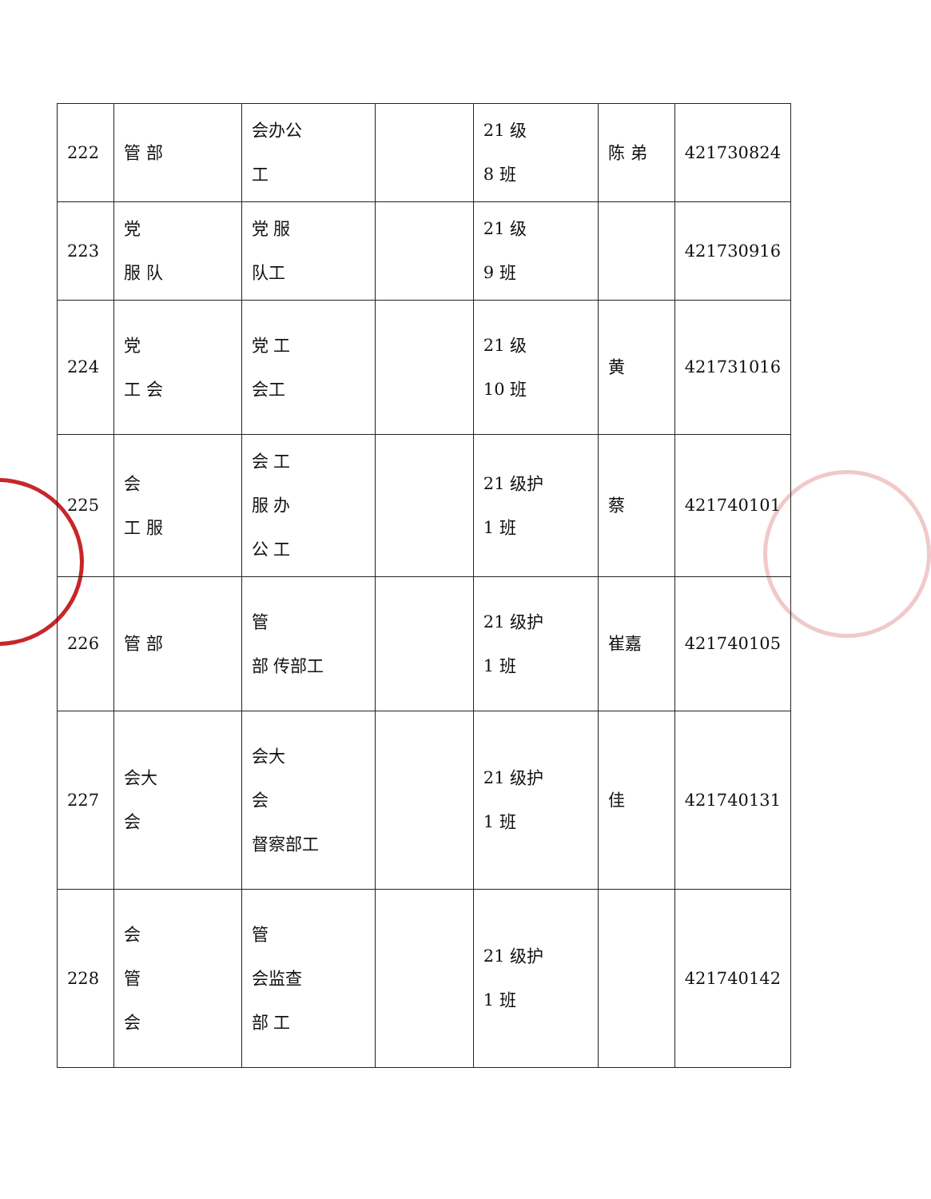| 222 | 管 部 | 会办公 工 | | 21 级 8 班 | 陈 弟 | 421730824 |
| 223 | 党 服 队 | 党 服 队工 | | 21 级 9 班 | | 421730916 |
| 224 | 党 工 会 | 党 工 会工 | | 21 级 10 班 | 黄 | 421731016 |
| 225 | 会 工 服 | 会 工 服 办 公 工 | | 21 级护 1 班 | 蔡 | 421740101 |
| 226 | 管 部 | 管 部 传部工 | | 21 级护 1 班 | 崔嘉 | 421740105 |
| 227 | 会大 会 | 会大 会 督察部工 | | 21 级护 1 班 | 佳 | 421740131 |
| 228 | 会 管 会 | 管 会监查 部 工 | | 21 级护 1 班 | | 421740142 |